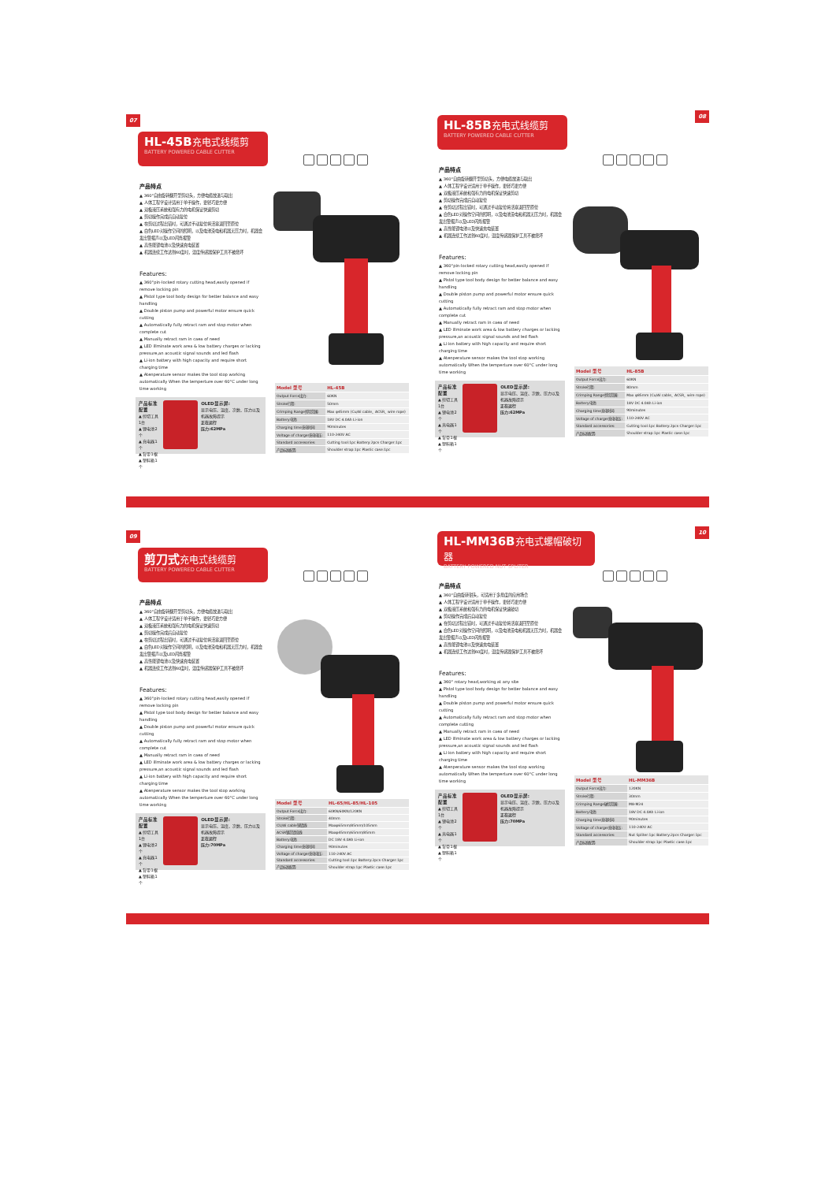07
HL-45B 充电式线缆剪
BATTERY POWERED CABLE CUTTER
产品特点
▲ 360°自由旋转翻开型剪切头，方便电缆放进与取出
▲ 人体工程学设计适用于单手操作，更轻巧更方便
▲ 双极液压系统和强有力的电机保证快速剪切
▲ 剪切操作完成后自动复位
▲ 在剪切过程出错时，可通过手动复位将活塞退回至原位
▲ 白色LED对操作空间的照明，以及电池没电和机器无压力时，机器会发出警报声以及LED闪烁报警
▲ 高性能锂电池以及快速充电装置
▲ 机器连续工作达到60度时，温度传感器保护工具不被烧坏
Features:
▲ 360°pin-locked rotary cutting head,easily opened if remove locking pin
▲ Pistol type tool body design for better balance and easy handling
▲ Double piston pump and powerful motor ensure quick cutting
▲ Automatically fully retract ram and stop motor when complete cut
▲ Manually retract ram in caea of need
▲ LED illminate work area & low battery charges or lacking pressure,an acoustic signal sounds and led flash
▲ Li-ion battery with high capacity and require short charging time
▲ Atenperature sensor makes the tool stop working automatically When the temperture over 60°C under long time working
产品标准配置
▲ 剪切工具1台
▲ 锂电池2个
▲ 充电器1个
▲ 背带1根
▲ 塑料箱1个
OLED显示屏:
显示电压、温度、次数、压力以及机器故障提示
正在运行
压力:62MPa
| Model 型号 | HL-45B |
| --- | --- |
| Output Force出力: | 60KN |
| Stroke行程: | 50mm |
| Crimping Range剪切范围: | Max φ45mm (Cu/Al cable、ACSR、wire rope) |
| Battery电池: | 18V DC 4.0Ah Li-ion |
| Charging time充电时间: | 90minutes |
| Voltage of charger充电电压: | 110-240V AC |
| Standard accessories: | Cutting tool:1pc Battery:2pcs Charger:1pc |
| 产品标准配置: | Shoulder strap:1pc Plastic case:1pc |
08
HL-85B 充电式线缆剪
BATTERY POWERED CABLE CUTTER
产品特点
▲ 360°自由旋转翻开型剪切头，方便电缆放进与取出
▲ 人体工程学设计适用于单手操作，更轻巧更方便
▲ 双极液压系统和强有力的电机保证快速剪切
▲ 剪切操作完成后自动复位
▲ 在剪切过程出错时，可通过手动复位将活塞退回至原位
▲ 白色LED对操作空间的照明，以及电池没电和机器无压力时，机器会发出警报声以及LED闪烁报警
▲ 高性能锂电池以及快速充电装置
▲ 机器连续工作达到60度时，温度传感器保护工具不被烧坏
Features:
▲ 360°pin-locked rotary cutting head,easily opened if remove locking pin
▲ Pistol type tool body design for better balance and easy handling
▲ Double piston pump and powerful motor ensure quick cutting
▲ Automatically fully retract ram and stop motor when complete cut
▲ Manually retract ram in caea of need
▲ LED illminate work area & low battery charges or lacking pressure,an acoustic signal sounds and led flash
▲ Li-ion battery with high capacity and require short charging time
▲ Atenperature sensor makes the tool stop working automatically When the temperture over 60°C under long time working
产品标准配置
▲ 剪切工具1台
▲ 锂电池2个
▲ 充电器1个
▲ 背带1根
▲ 塑料箱1个
OLED显示屏:
显示电压、温度、次数、压力以及机器故障提示
正在运行
压力:62MPa
| Model 型号 | HL-85B |
| --- | --- |
| Output Force出力: | 60KN |
| Stroke行程: | 80mm |
| Crimping Range剪切范围: | Max φ85mm (Cu/Al cable、ACSR、wire rope) |
| Battery电池: | 18V DC 4.0Ah Li-ion |
| Charging time充电时间: | 90minutes |
| Voltage of charger充电电压: | 110-240V AC |
| Standard accessories: | Cutting tool:1pc Battery:2pcs Charger:1pc |
| 产品标准配置: | Shoulder strap:1pc Plastic case:1pc |
09
剪刀式 充电式线缆剪
BATTERY POWERED CABLE CUTTER
产品特点
▲ 360°自由旋转翻开型剪切头，方便电缆放进与取出
▲ 人体工程学设计适用于单手操作，更轻巧更方便
▲ 双极液压系统和强有力的电机保证快速剪切
▲ 剪切操作完成后自动复位
▲ 在剪切过程出错时，可通过手动复位将活塞退回至原位
▲ 白色LED对操作空间的照明，以及电池没电和机器无压力时，机器会发出警报声以及LED闪烁报警
▲ 高性能锂电池以及快速充电装置
▲ 机器连续工作达到60度时，温度传感器保护工具不被烧坏
Features:
▲ 360°pin-locked rotary cutting head,easily opened if remove locking pin
▲ Pistol type tool body design for better balance and easy handling
▲ Double piston pump and powerful motor ensure quick cutting
▲ Automatically fully retract ram and stop motor when complete cut
▲ Manually retract ram in caea of need
▲ LED illminate work area & low battery charges or lacking pressure,an acoustic signal sounds and led flash
▲ Li-ion battery with high capacity and require short charging time
▲ Atenperature sensor makes the tool stop working automatically When the temperture over 60°C under long time working
产品标准配置
▲ 剪切工具1台
▲ 锂电池2个
▲ 充电器1个
▲ 背带1根
▲ 塑料箱1个
OLED显示屏:
显示电压、温度、次数、压力以及机器故障提示
正在运行
压力:70MPa
| Model 型号 | HL-65/HL-85/HL-105 |
| --- | --- |
| Output Force出力: | 60KN/60KN/120KN |
| Stroke行程: | 40mm |
| CU/Al cable铜铝线: | Maxφ65mm/85mm/105mm |
| ACSR钢芯铝绞线: | Maxφ45mm/65mm/85mm |
| Battery电池: | DC 18V 4.0Ah Li-ion |
| Charging time充电时间: | 90minutes |
| Voltage of charger充电电压: | 110-240V AC |
| Standard accessories: | Cutting tool:1pc Battery:2pcs Charger:1pc |
| 产品标准配置: | Shoulder strap:1pc Plastic case:1pc |
10
HL-MM36B 充电式螺帽破切器
BATTERY POWERED NUT SPLITER
产品特点
▲ 360°自由旋转钳头，可适用于多角度的应用场合
▲ 人体工程学设计适用于单手操作，更轻巧更方便
▲ 双极液压系统和强有力的电机保证快速破切
▲ 剪切操作完成后自动复位
▲ 在剪切过程出错时，可通过手动复位将活塞退回至原位
▲ 白色LED对操作空间的照明，以及电池没电和机器无压力时，机器会发出警报声以及LED闪烁报警
▲ 高性能锂电池以及快速充电装置
▲ 机器连续工作达到60度时，温度传感器保护工具不被烧坏
Features:
▲ 360° rotary head,working at any site
▲ Pistol type tool body design for better balance and easy handling
▲ Double piston pump and powerful motor ensure quick cutting
▲ Automatically fully retract ram and stop motor when complete cutting
▲ Manually retract ram in caea of need
▲ LED illminate work area & low battery charges or lacking pressure,an acoustic signal sounds and led flash
▲ Li-ion battery with high capacity and require short charging time
▲ Atenperature sensor makes the tool stop working automatically When the temperture over 60°C under long time working
产品标准配置
▲ 剪切工具1台
▲ 锂电池2个
▲ 充电器1个
▲ 背带1根
▲ 塑料箱1个
OLED显示屏:
显示电压、温度、次数、压力以及机器故障提示
正在运行
压力:70MPa
| Model 型号 | HL-MM36B |
| --- | --- |
| Output Force出力: | 120KN |
| Stroke行程: | 30mm |
| Crimping Range破切范围: | M8-M24 |
| Battery电池: | 18V DC 4.0Ah Li-ion |
| Charging time充电时间: | 90minutes |
| Voltage of charger充电电压: | 110-240V AC |
| Standard accessories: | Nut Spliter:1pc Battery:2pcs Charger:1pc |
| 产品标准配置: | Shoulder strap:1pc Plastic case:1pc |